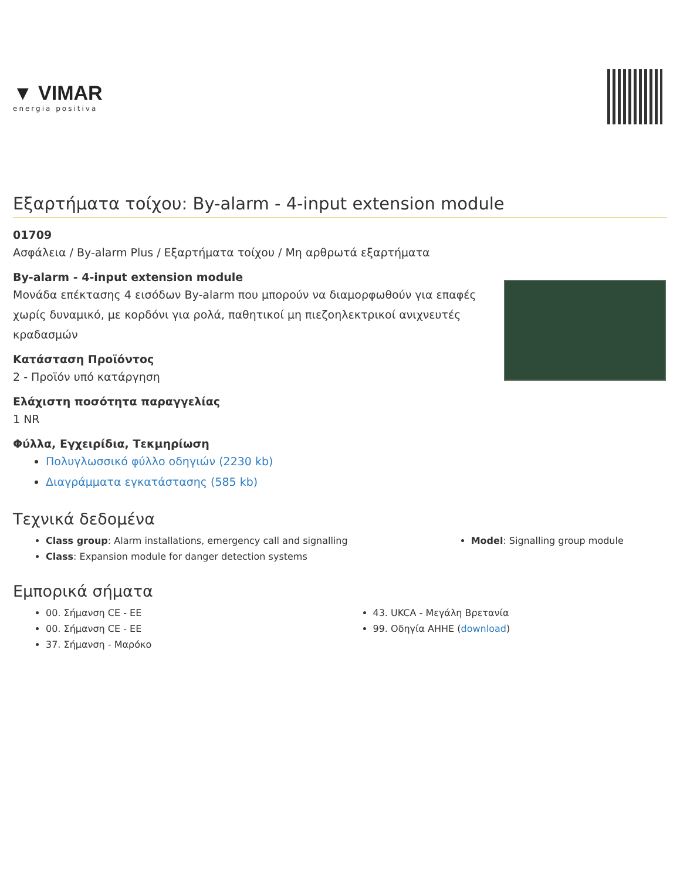▼ VIMAR
energia positiva
Εξαρτήματα τοίχου: By-alarm - 4-input extension module
01709
Ασφάλεια / By-alarm Plus / Εξαρτήματα τοίχου / Μη αρθρωτά εξαρτήματα
By-alarm - 4-input extension module
Μονάδα επέκτασης 4 εισόδων By-alarm που μπορούν να διαμορφωθούν για επαφές χωρίς δυναμικό, με κορδόνι για ρολά, παθητικοί μη πιεζοηλεκτρικοί ανιχνευτές κραδασμών
Κατάσταση Προϊόντος
2 - Προϊόν υπό κατάργηση
Ελάχιστη ποσότητα παραγγελίας
1 NR
Φύλλα, Εγχειρίδια, Τεκμηρίωση
Πολυγλωσσικό φύλλο οδηγιών (2230 kb)
Διαγράμματα εγκατάστασης (585 kb)
Τεχνικά δεδομένα
Class group: Alarm installations, emergency call and signalling
Class: Expansion module for danger detection systems
Model: Signalling group module
Εμπορικά σήματα
00. Σήμανση CE - ΕΕ
00. Σήμανση CE - ΕΕ
37. Σήμανση - Μαρόκο
43. UKCA - Μεγάλη Βρετανία
99. Οδηγία ΑΗΗΕ (download)